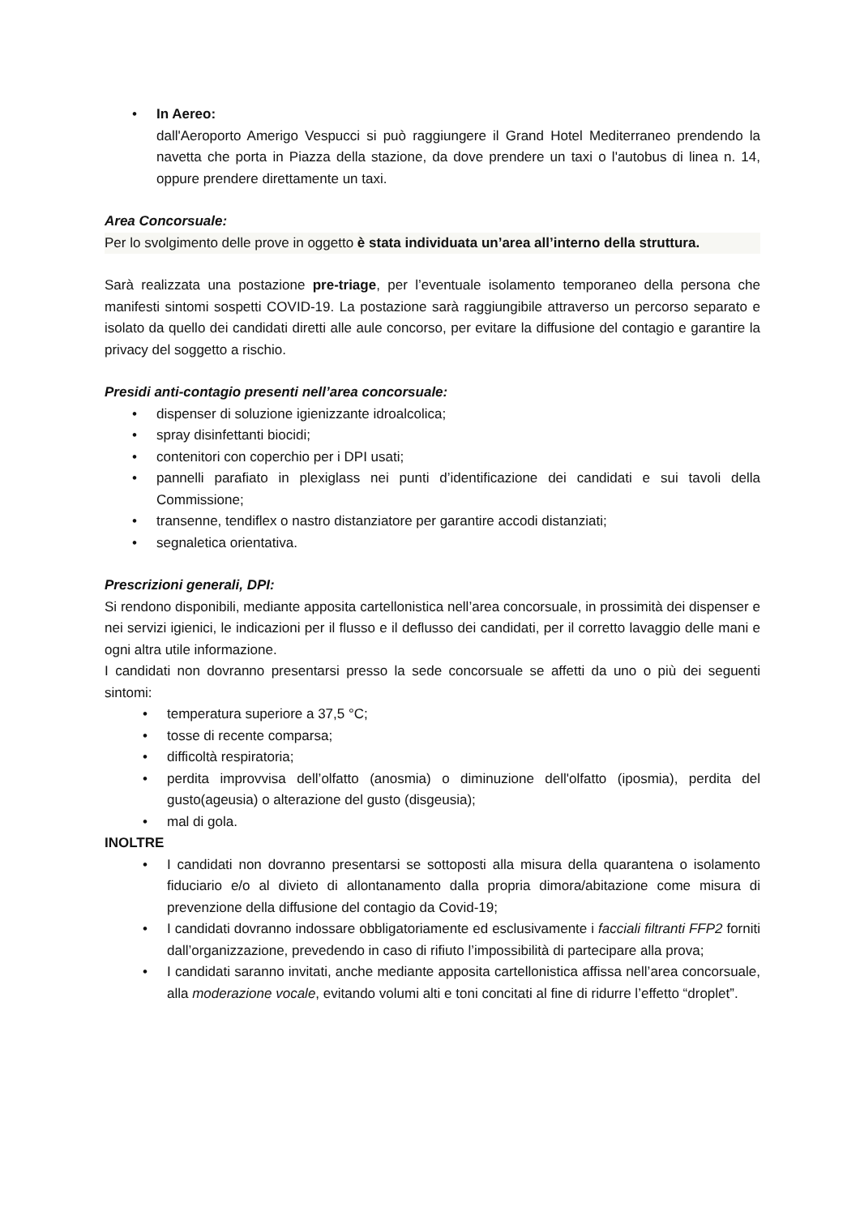• In Aereo:
dall'Aeroporto Amerigo Vespucci si può raggiungere il Grand Hotel Mediterraneo prendendo la navetta che porta in Piazza della stazione, da dove prendere un taxi o l'autobus di linea n. 14, oppure prendere direttamente un taxi.
Area Concorsuale:
Per lo svolgimento delle prove in oggetto è stata individuata un’area all’interno della struttura.
Sarà realizzata una postazione pre-triage, per l’eventuale isolamento temporaneo della persona che manifesti sintomi sospetti COVID-19. La postazione sarà raggiungibile attraverso un percorso separato e isolato da quello dei candidati diretti alle aule concorso, per evitare la diffusione del contagio e garantire la privacy del soggetto a rischio.
Presidi anti-contagio presenti nell’area concorsuale:
• dispenser di soluzione igienizzante idroalcolica;
• spray disinfettanti biocidi;
• contenitori con coperchio per i DPI usati;
• pannelli parafiato in plexiglass nei punti d’identificazione dei candidati e sui tavoli della Commissione;
• transenne, tendiflex o nastro distanziatore per garantire accodi distanziati;
• segnaletica orientativa.
Prescrizioni generali, DPI:
Si rendono disponibili, mediante apposita cartellonistica nell’area concorsuale, in prossimità dei dispenser e nei servizi igienici, le indicazioni per il flusso e il deflusso dei candidati, per il corretto lavaggio delle mani e ogni altra utile informazione.
I candidati non dovranno presentarsi presso la sede concorsuale se affetti da uno o più dei seguenti sintomi:
• temperatura superiore a 37,5 °C;
• tosse di recente comparsa;
• difficoltà respiratoria;
• perdita improvvisa dell’olfatto (anosmia) o diminuzione dell'olfatto (iposmia), perdita del gusto(ageusia) o alterazione del gusto (disgeusia);
• mal di gola.
INOLTRE
• I candidati non dovranno presentarsi se sottoposti alla misura della quarantena o isolamento fiduciario e/o al divieto di allontanamento dalla propria dimora/abitazione come misura di prevenzione della diffusione del contagio da Covid-19;
• I candidati dovranno indossare obbligatoriamente ed esclusivamente i facciali filtranti FFP2 forniti dall’organizzazione, prevedendo in caso di rifiuto l’impossibilità di partecipare alla prova;
• I candidati saranno invitati, anche mediante apposita cartellonistica affissa nell’area concorsuale, alla moderazione vocale, evitando volumi alti e toni concitati al fine di ridurre l’effetto “droplet”.